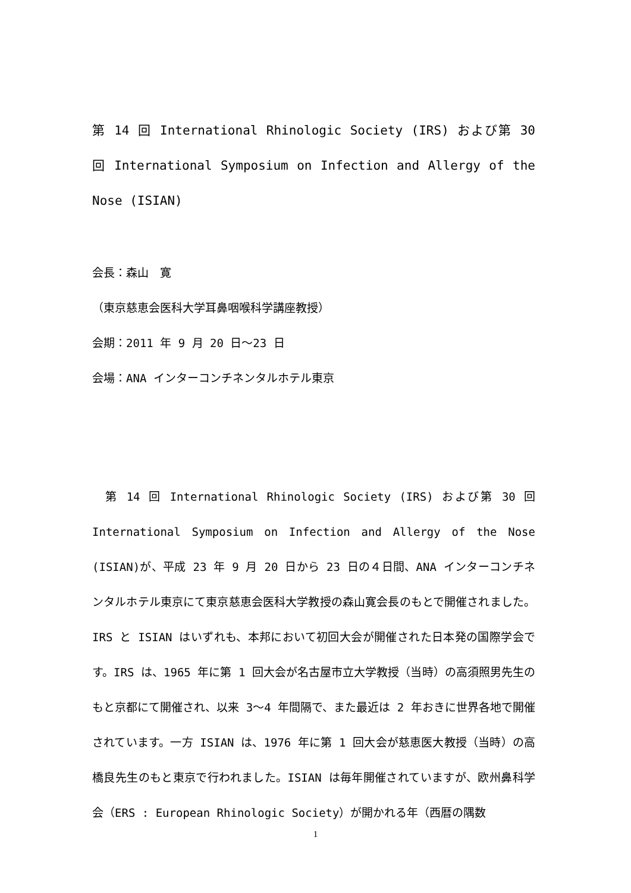第 14 回 International Rhinologic Society (IRS) および第 30 回 International Symposium on Infection and Allergy of the Nose (ISIAN)
会長：森山　寛
（東京慈恵会医科大学耳鼻咽喉科学講座教授）
会期：2011 年 9 月 20 日～23 日
会場：ANA インターコンチネンタルホテル東京
　第 14 回 International Rhinologic Society (IRS) および第 30 回 International Symposium on Infection and Allergy of the Nose (ISIAN)が、平成 23 年 9 月 20 日から 23 日の４日間、ANA インターコンチネンタルホテル東京にて東京慈恵会医科大学教授の森山寛会長のもとで開催されました。IRS と ISIAN はいずれも、本邦において初回大会が開催された日本発の国際学会です。IRS は、1965 年に第 1 回大会が名古屋市立大学教授（当時）の高須照男先生のもと京都にて開催され、以来 3～4 年間隔で、また最近は 2 年おきに世界各地で開催されています。一方 ISIAN は、1976 年に第 1 回大会が慈恵医大教授（当時）の高橋良先生のもと東京で行われました。ISIAN は毎年開催されていますが、欧州鼻科学会（ERS : European Rhinologic Society）が開かれる年（西暦の隅数
1